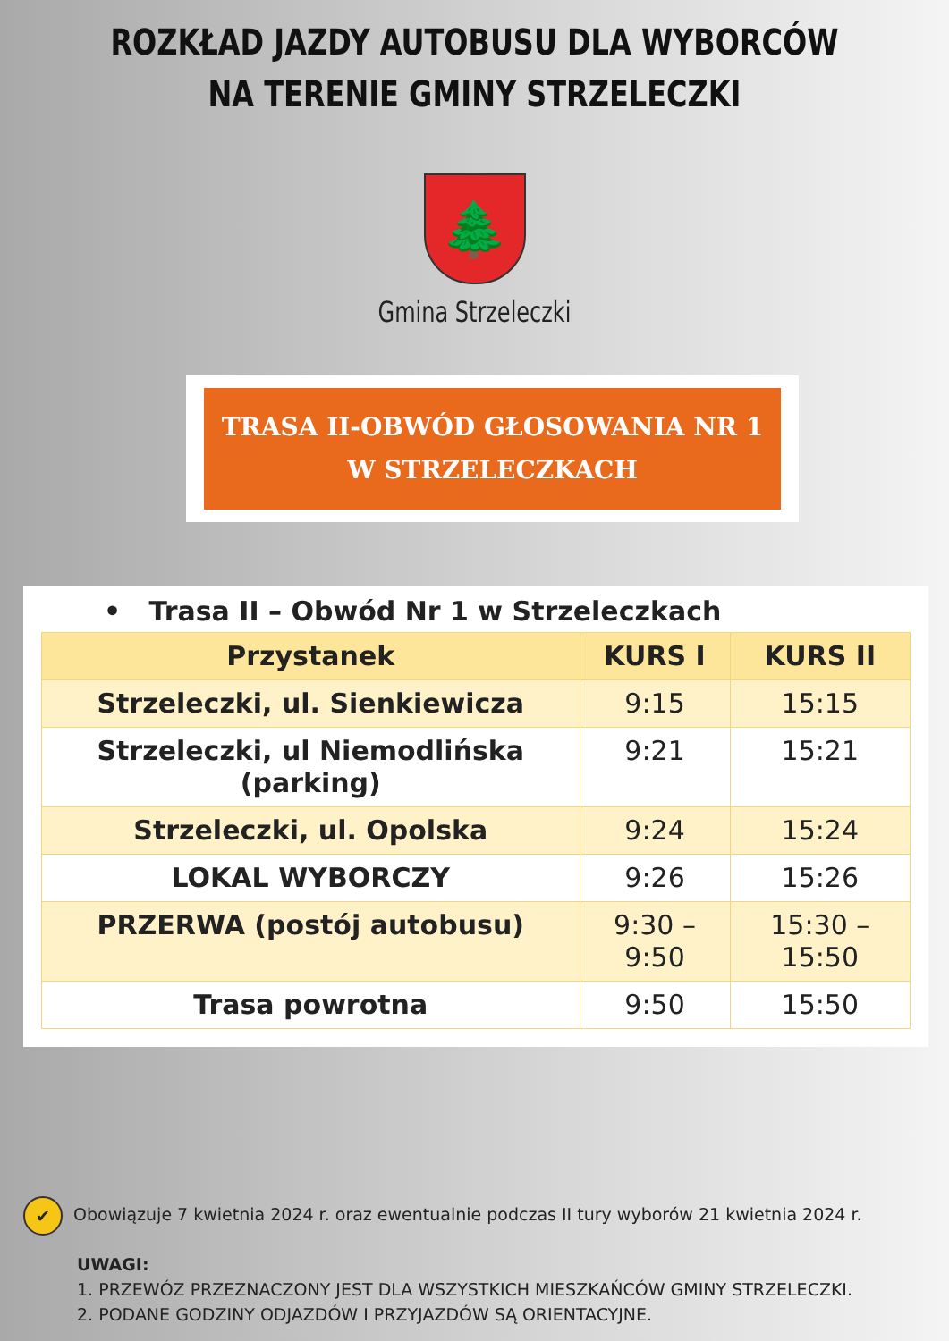ROZKŁAD JAZDY AUTOBUSU DLA WYBORCÓW
NA TERENIE GMINY STRZELECZKI
🌲
Gmina Strzeleczki
TRASA II-OBWÓD GŁOSOWANIA NR 1
W STRZELECZKACH
• Trasa II – Obwód Nr 1 w Strzeleczkach
| Przystanek | KURS I | KURS II |
| --- | --- | --- |
| Strzeleczki, ul. Sienkiewicza | 9:15 | 15:15 |
| Strzeleczki, ul Niemodlińska (parking) | 9:21 | 15:21 |
| Strzeleczki, ul. Opolska | 9:24 | 15:24 |
| LOKAL WYBORCZY | 9:26 | 15:26 |
| PRZERWA (postój autobusu) | 9:30 – 9:50 | 15:30 – 15:50 |
| Trasa powrotna | 9:50 | 15:50 |
✔ Obowiązuje 7 kwietnia 2024 r. oraz ewentualnie podczas II tury wyborów 21 kwietnia 2024 r.
UWAGI:
1. PRZEWÓZ PRZEZNACZONY JEST DLA WSZYSTKICH MIESZKAŃCÓW GMINY STRZELECZKI.
2. PODANE GODZINY ODJAZDÓW I PRZYJAZDÓW SĄ ORIENTACYJNE.